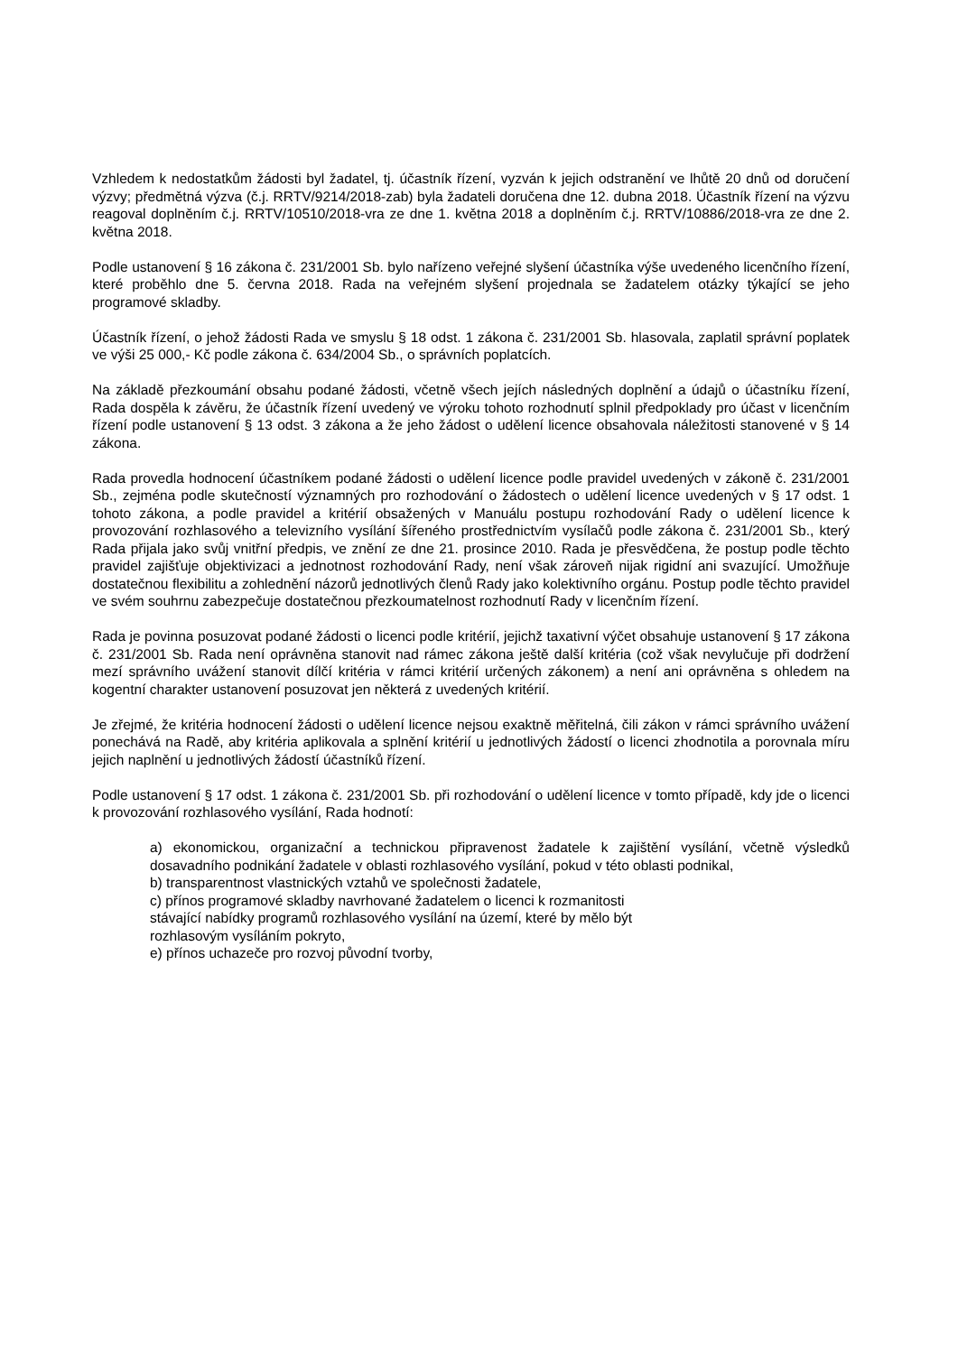Vzhledem k nedostatkům žádosti byl žadatel, tj. účastník řízení, vyzván k jejich odstranění ve lhůtě 20 dnů od doručení výzvy; předmětná výzva (č.j. RRTV/9214/2018-zab) byla žadateli doručena dne 12. dubna 2018. Účastník řízení na výzvu reagoval doplněním č.j. RRTV/10510/2018-vra ze dne 1. května 2018 a doplněním č.j. RRTV/10886/2018-vra ze dne 2. května 2018.
Podle ustanovení § 16 zákona č. 231/2001 Sb. bylo nařízeno veřejné slyšení účastníka výše uvedeného licenčního řízení, které proběhlo dne 5. června 2018. Rada na veřejném slyšení projednala se žadatelem otázky týkající se jeho programové skladby.
Účastník řízení, o jehož žádosti Rada ve smyslu § 18 odst. 1 zákona č. 231/2001 Sb. hlasovala, zaplatil správní poplatek ve výši 25 000,- Kč podle zákona č. 634/2004 Sb., o správních poplatcích.
Na základě přezkoumání obsahu podané žádosti, včetně všech jejích následných doplnění a údajů o účastníku řízení, Rada dospěla k závěru, že účastník řízení uvedený ve výroku tohoto rozhodnutí splnil předpoklady pro účast v licenčním řízení podle ustanovení § 13 odst. 3 zákona a že jeho žádost o udělení licence obsahovala náležitosti stanovené v § 14 zákona.
Rada provedla hodnocení účastníkem podané žádosti o udělení licence podle pravidel uvedených v zákoně č. 231/2001 Sb., zejména podle skutečností významných pro rozhodování o žádostech o udělení licence uvedených v § 17 odst. 1 tohoto zákona, a podle pravidel a kritérií obsažených v Manuálu postupu rozhodování Rady o udělení licence k provozování rozhlasového a televizního vysílání šířeného prostřednictvím vysílačů podle zákona č. 231/2001 Sb., který Rada přijala jako svůj vnitřní předpis, ve znění ze dne 21. prosince 2010. Rada je přesvědčena, že postup podle těchto pravidel zajišťuje objektivizaci a jednotnost rozhodování Rady, není však zároveň nijak rigidní ani svazující. Umožňuje dostatečnou flexibilitu a zohlednění názorů jednotlivých členů Rady jako kolektivního orgánu. Postup podle těchto pravidel ve svém souhrnu zabezpečuje dostatečnou přezkoumatelnost rozhodnutí Rady v licenčním řízení.
Rada je povinna posuzovat podané žádosti o licenci podle kritérií, jejichž taxativní výčet obsahuje ustanovení § 17 zákona č. 231/2001 Sb. Rada není oprávněna stanovit nad rámec zákona ještě další kritéria (což však nevylučuje při dodržení mezí správního uvážení stanovit dílčí kritéria v rámci kritérií určených zákonem) a není ani oprávněna s ohledem na kogentní charakter ustanovení posuzovat jen některá z uvedených kritérií.
Je zřejmé, že kritéria hodnocení žádosti o udělení licence nejsou exaktně měřitelná, čili zákon v rámci správního uvážení ponechává na Radě, aby kritéria aplikovala a splnění kritérií u jednotlivých žádostí o licenci zhodnotila a porovnala míru jejich naplnění u jednotlivých žádostí účastníků řízení.
Podle ustanovení § 17 odst. 1 zákona č. 231/2001 Sb. při rozhodování o udělení licence v tomto případě, kdy jde o licenci k provozování rozhlasového vysílání, Rada hodnotí:
a) ekonomickou, organizační a technickou připravenost žadatele k zajištění vysílání, včetně výsledků dosavadního podnikání žadatele v oblasti rozhlasového vysílání, pokud v této oblasti podnikal,
b) transparentnost vlastnických vztahů ve společnosti žadatele,
c) přínos programové skladby navrhované žadatelem o licenci k rozmanitosti
stávající nabídky programů rozhlasového vysílání na území, které by mělo být
rozhlasovým vysíláním pokryto,
e) přínos uchazeče pro rozvoj původní tvorby,